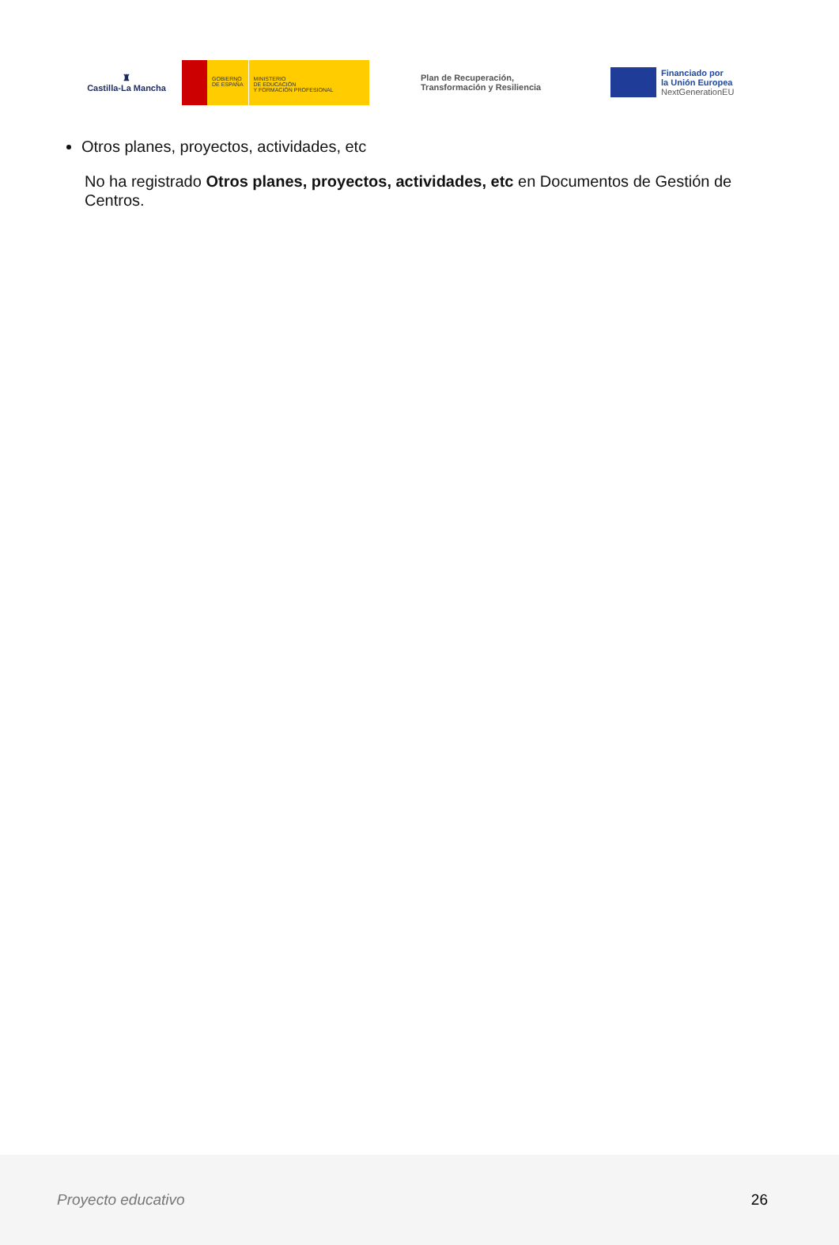♜
Castilla-La Mancha
GOBIERNO
DE ESPAÑA
MINISTERIO
DE EDUCACIÓN
Y FORMACIÓN PROFESIONAL
Plan de Recuperación,
Transformación y Resiliencia
Financiado por
la Unión Europea
NextGenerationEU
Otros planes, proyectos, actividades, etc
No ha registrado Otros planes, proyectos, actividades, etc en Documentos de Gestión de Centros.
Proyecto educativo 26